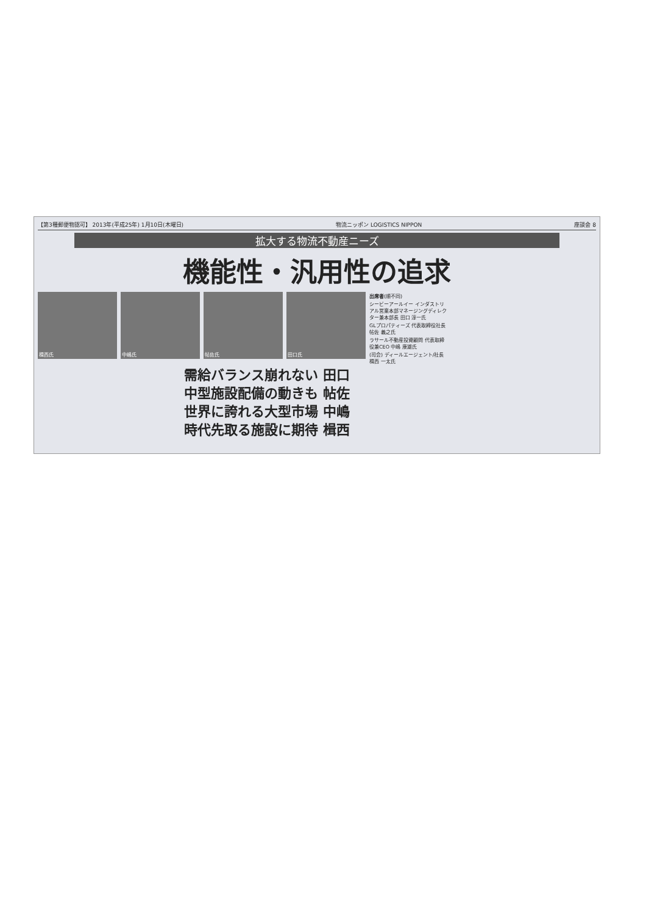【第3種郵便物認可】 2013年(平成25年) 1月10日(木曜日) 物流ニッポン LOGISTICS NIPPON 座談会 8
拡大する物流不動産ニーズ
機能性・汎用性の追求
楫西氏 中嶋氏 帖佐氏 田口氏
出席者(順不同)
シービーアールイー インダストリアル営業本部マネージングディレクター兼本部長 田口 淳一氏
GLプロパティーズ 代表取締役社長 帖佐 義之氏
ラサール不動産投資顧問 代表取締役兼CEO 中嶋 康雄氏
(司会) ディールエージェント/社長 楫西 一太氏
需給バランス崩れない 田口
中型施設配備の動きも 帖佐
世界に誇れる大型市場 中嶋
時代先取る施設に期待 楫西